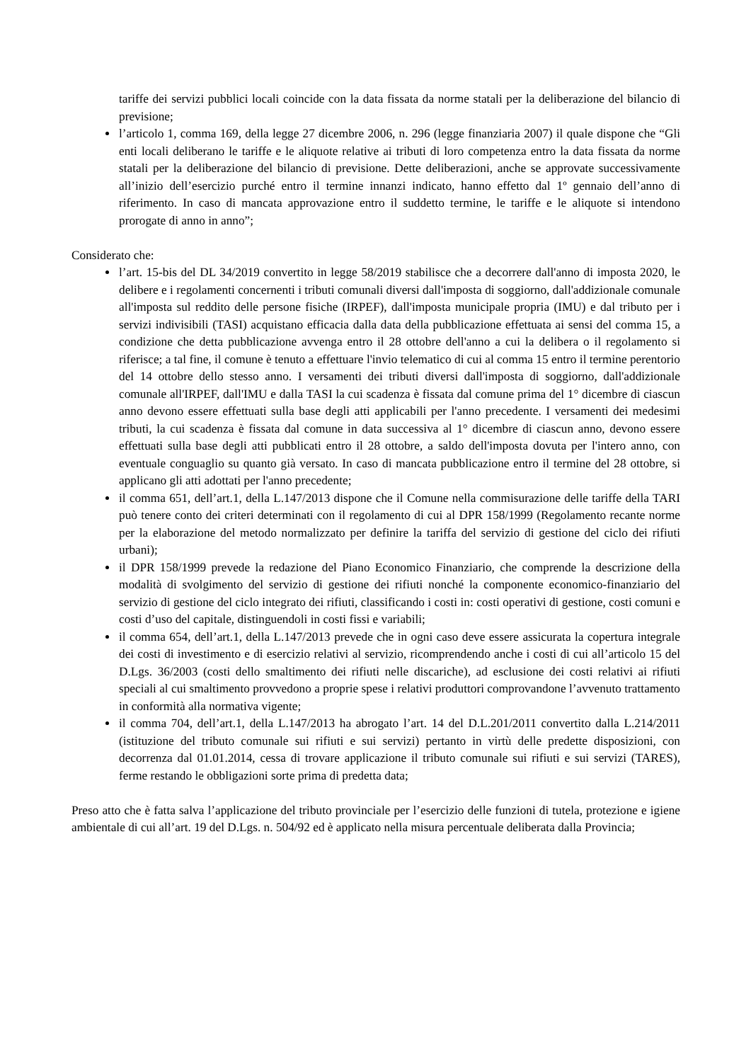tariffe dei servizi pubblici locali coincide con la data fissata da norme statali per la deliberazione del bilancio di previsione;
l’articolo 1, comma 169, della legge 27 dicembre 2006, n. 296 (legge finanziaria 2007) il quale dispone che “Gli enti locali deliberano le tariffe e le aliquote relative ai tributi di loro competenza entro la data fissata da norme statali per la deliberazione del bilancio di previsione. Dette deliberazioni, anche se approvate successivamente all’inizio dell’esercizio purché entro il termine innanzi indicato, hanno effetto dal 1º gennaio dell’anno di riferimento. In caso di mancata approvazione entro il suddetto termine, le tariffe e le aliquote si intendono prorogate di anno in anno”;
Considerato che:
l’art. 15-bis del DL 34/2019 convertito in legge 58/2019 stabilisce che a decorrere dall'anno di imposta 2020, le delibere e i regolamenti concernenti i tributi comunali diversi dall'imposta di soggiorno, dall'addizionale comunale all'imposta sul reddito delle persone fisiche (IRPEF), dall'imposta municipale propria (IMU) e dal tributo per i servizi indivisibili (TASI) acquistano efficacia dalla data della pubblicazione effettuata ai sensi del comma 15, a condizione che detta pubblicazione avvenga entro il 28 ottobre dell'anno a cui la delibera o il regolamento si riferisce; a tal fine, il comune è tenuto a effettuare l'invio telematico di cui al comma 15 entro il termine perentorio del 14 ottobre dello stesso anno. I versamenti dei tributi diversi dall'imposta di soggiorno, dall'addizionale comunale all'IRPEF, dall'IMU e dalla TASI la cui scadenza è fissata dal comune prima del 1° dicembre di ciascun anno devono essere effettuati sulla base degli atti applicabili per l'anno precedente. I versamenti dei medesimi tributi, la cui scadenza è fissata dal comune in data successiva al 1° dicembre di ciascun anno, devono essere effettuati sulla base degli atti pubblicati entro il 28 ottobre, a saldo dell'imposta dovuta per l'intero anno, con eventuale conguaglio su quanto già versato. In caso di mancata pubblicazione entro il termine del 28 ottobre, si applicano gli atti adottati per l'anno precedente;
il comma 651, dell’art.1, della L.147/2013 dispone che il Comune nella commisurazione delle tariffe della TARI può tenere conto dei criteri determinati con il regolamento di cui al DPR 158/1999 (Regolamento recante norme per la elaborazione del metodo normalizzato per definire la tariffa del servizio di gestione del ciclo dei rifiuti urbani);
il DPR 158/1999 prevede la redazione del Piano Economico Finanziario, che comprende la descrizione della modalità di svolgimento del servizio di gestione dei rifiuti nonché la componente economico-finanziario del servizio di gestione del ciclo integrato dei rifiuti, classificando i costi in: costi operativi di gestione, costi comuni e costi d’uso del capitale, distinguendoli in costi fissi e variabili;
il comma 654, dell’art.1, della L.147/2013 prevede che in ogni caso deve essere assicurata la copertura integrale dei costi di investimento e di esercizio relativi al servizio, ricomprendendo anche i costi di cui all’articolo 15 del D.Lgs. 36/2003 (costi dello smaltimento dei rifiuti nelle discariche), ad esclusione dei costi relativi ai rifiuti speciali al cui smaltimento provvedono a proprie spese i relativi produttori comprovandone l’avvenuto trattamento in conformità alla normativa vigente;
il comma 704, dell’art.1, della L.147/2013 ha abrogato l’art. 14 del D.L.201/2011 convertito dalla L.214/2011 (istituzione del tributo comunale sui rifiuti e sui servizi) pertanto in virtù delle predette disposizioni, con decorrenza dal 01.01.2014, cessa di trovare applicazione il tributo comunale sui rifiuti e sui servizi (TARES), ferme restando le obbligazioni sorte prima di predetta data;
Preso atto che è fatta salva l’applicazione del tributo provinciale per l’esercizio delle funzioni di tutela, protezione e igiene ambientale di cui all’art. 19 del D.Lgs. n. 504/92 ed è applicato nella misura percentuale deliberata dalla Provincia;